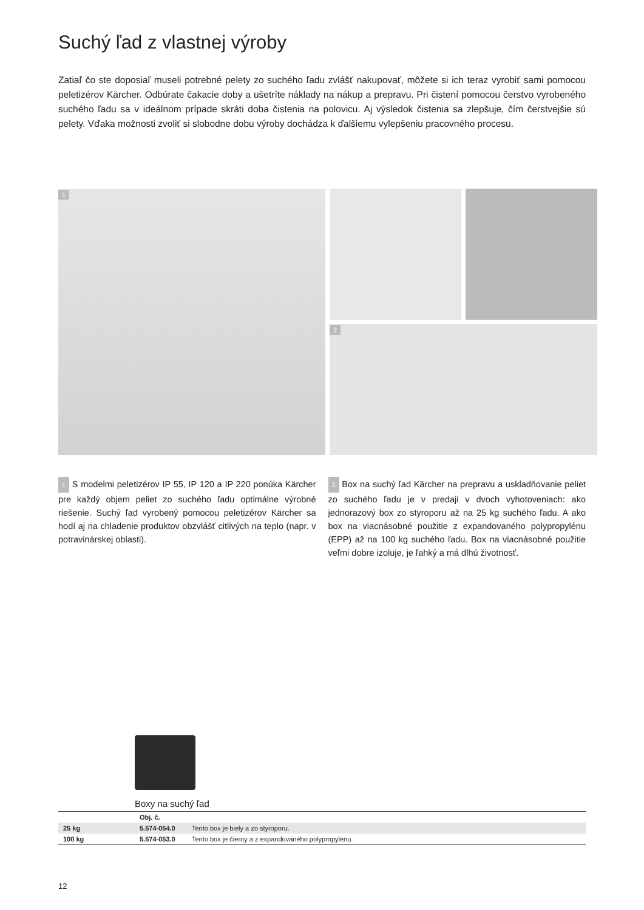Suchý ľad z vlastnej výroby
Zatiaľ čo ste doposiaľ museli potrebné pelety zo suchého ľadu zvlášť nakupovať, môžete si ich teraz vyrobiť sami pomocou peletizérov Kärcher. Odbúrate čakacie doby a ušetríte náklady na nákup a prepravu. Pri čistení pomocou čerstvo vyrobeného suchého ľadu sa v ideálnom prípade skráti doba čistenia na polovicu. Aj výsledok čistenia sa zlepšuje, čím čerstvejšie sú pelety. Vďaka možnosti zvoliť si slobodne dobu výroby dochádza k ďalšiemu vylepšeniu pracovného procesu.
1
2
1 S modelmi peletizérov IP 55, IP 120 a IP 220 ponúka Kärcher pre každý objem peliet zo suchého ľadu optimálne výrobné riešenie. Suchý ľad vyrobený pomocou peletizérov Kärcher sa hodí aj na chladenie produktov obzvlášť citlivých na teplo (napr. v potravinárskej oblasti).
2 Box na suchý ľad Kärcher na prepravu a uskladňovanie peliet zo suchého ľadu je v predaji v dvoch vyhotoveniach: ako jednorazový box zo styroporu až na 25 kg suchého ľadu. A ako box na viacnásobné použitie z expandovaného polypropylénu (EPP) až na 100 kg suchého ľadu. Box na viacnásobné použitie veľmi dobre izoluje, je ľahký a má dlhú životnosť.
Boxy na suchý ľad
| | Obj. č. | |
| --- | --- | --- |
| 25 kg | 5.574-054.0 | Tento box je biely a zo styroporu. |
| 100 kg | 5.574-053.0 | Tento box je čierny a z expandovaného polypropylénu. |
12